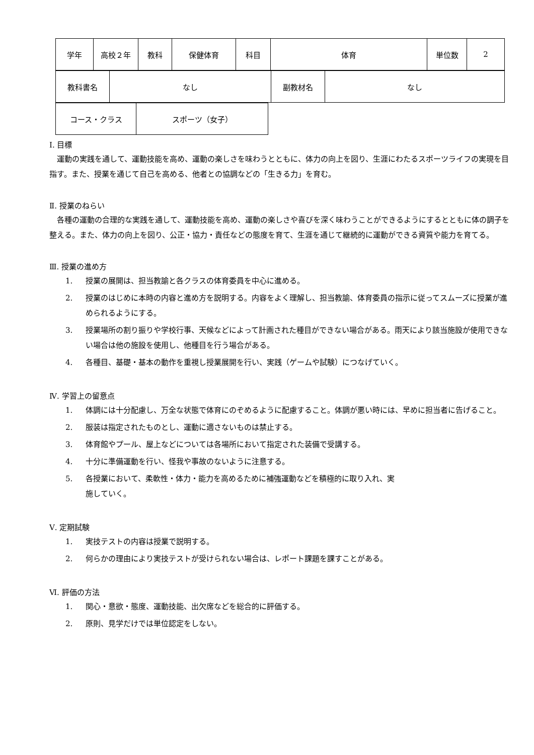| 学年 | 高校２年 | 教科 | 保健体育 | 科目 | 体育 | 単位数 | 2 |
| 教科書名 | なし | 副教材名 | なし |
| コース・クラス | スポーツ（女子） |
Ⅰ. 目標
　運動の実践を通して、運動技能を高め、運動の楽しさを味わうとともに、体力の向上を図り、生涯にわたるスポーツライフの実現を目指す。また、授業を通じて自己を高める、他者との協調などの「生きる力」を育む。
Ⅱ. 授業のねらい
　各種の運動の合理的な実践を通して、運動技能を高め、運動の楽しさや喜びを深く味わうことができるようにするとともに体の調子を整える。また、体力の向上を図り、公正・協力・責任などの態度を育て、生涯を通じて継続的に運動ができる資質や能力を育てる。
Ⅲ. 授業の進め方
1. 授業の展開は、担当教諭と各クラスの体育委員を中心に進める。
2. 授業のはじめに本時の内容と進め方を説明する。内容をよく理解し、担当教諭、体育委員の指示に従ってスムーズに授業が進められるようにする。
3. 授業場所の割り振りや学校行事、天候などによって計画された種目ができない場合がある。雨天により該当施設が使用できない場合は他の施設を使用し、他種目を行う場合がある。
4. 各種目、基礎・基本の動作を重視し授業展開を行い、実践（ゲームや試験）につなげていく。
Ⅳ. 学習上の留意点
1. 体調には十分配慮し、万全な状態で体育にのぞめるように配慮すること。体調が悪い時には、早めに担当者に告げること。
2. 服装は指定されたものとし、運動に適さないものは禁止する。
3. 体育館やプール、屋上などについては各場所において指定された装備で受講する。
4. 十分に準備運動を行い、怪我や事故のないように注意する。
5. 各授業において、柔軟性・体力・能力を高めるために補強運動などを積極的に取り入れ、実
施していく。
Ⅴ. 定期試験
1. 実技テストの内容は授業で説明する。
2. 何らかの理由により実技テストが受けられない場合は、レポート課題を課すことがある。
Ⅵ. 評価の方法
1. 関心・意欲・態度、運動技能、出欠席などを総合的に評価する。
2. 原則、見学だけでは単位認定をしない。